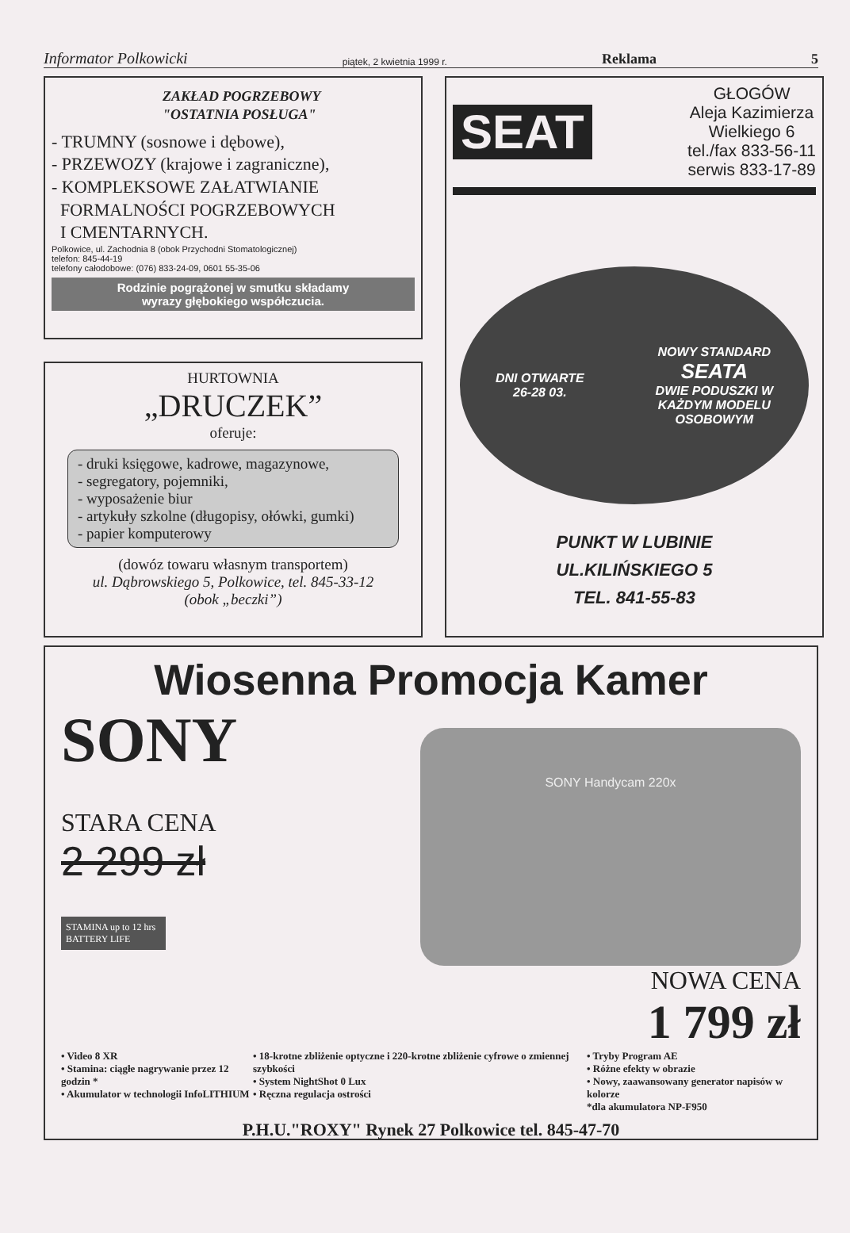Informator Polkowicki piątek, 2 kwietnia 1999 r. Reklama 5
ZAKŁAD POGRZEBOWY
"OSTATNIA POSŁUGA"
- TRUMNY (sosnowe i dębowe),
- PRZEWOZY (krajowe i zagraniczne),
- KOMPLEKSOWE ZAŁATWIANIE
FORMALNOŚCI POGRZEBOWYCH
I CMENTARNYCH.
Polkowice, ul. Zachodnia 8 (obok Przychodni Stomatologicznej)
telefon: 845-44-19
telefony całodobowe: (076) 833-24-09, 0601 55-35-06
Rodzinie pogrążonej w smutku składamy
wyrazy głębokiego współczucia.
SEAT
GŁOGÓW
Aleja Kazimierza
Wielkiego 6
tel./fax 833-56-11
serwis 833-17-89
DNI OTWARTE
26-28 03.
NOWY STANDARD
SEATA
DWIE PODUSZKI W
KAŻDYM MODELU
OSOBOWYM
PUNKT W LUBINIE
UL.KILIŃSKIEGO 5
TEL. 841-55-83
HURTOWNIA
„DRUCZEK”
oferuje:
- druki księgowe, kadrowe, magazynowe,
- segregatory, pojemniki,
- wyposażenie biur
- artykuły szkolne (długopisy, ołówki, gumki)
- papier komputerowy
(dowóz towaru własnym transportem)
ul. Dąbrowskiego 5, Polkowice, tel. 845-33-12
(obok „beczki”)
Wiosenna Promocja Kamer
SONY
STARA CENA
2 299 zł
STAMINA up to 12 hrs BATTERY LIFE
SONY Handycam 220x
NOWA CENA
1 799 zł
• Video 8 XR
• Stamina: ciągłe nagrywanie przez 12 godzin *
• Akumulator w technologii InfoLITHIUM
• 18-krotne zbliżenie optyczne i 220-krotne zbliżenie cyfrowe o zmiennej szybkości
• System NightShot 0 Lux
• Ręczna regulacja ostrości
• Tryby Program AE
• Różne efekty w obrazie
• Nowy, zaawansowany generator napisów w kolorze
*dla akumulatora NP-F950
P.H.U."ROXY" Rynek 27 Polkowice tel. 845-47-70